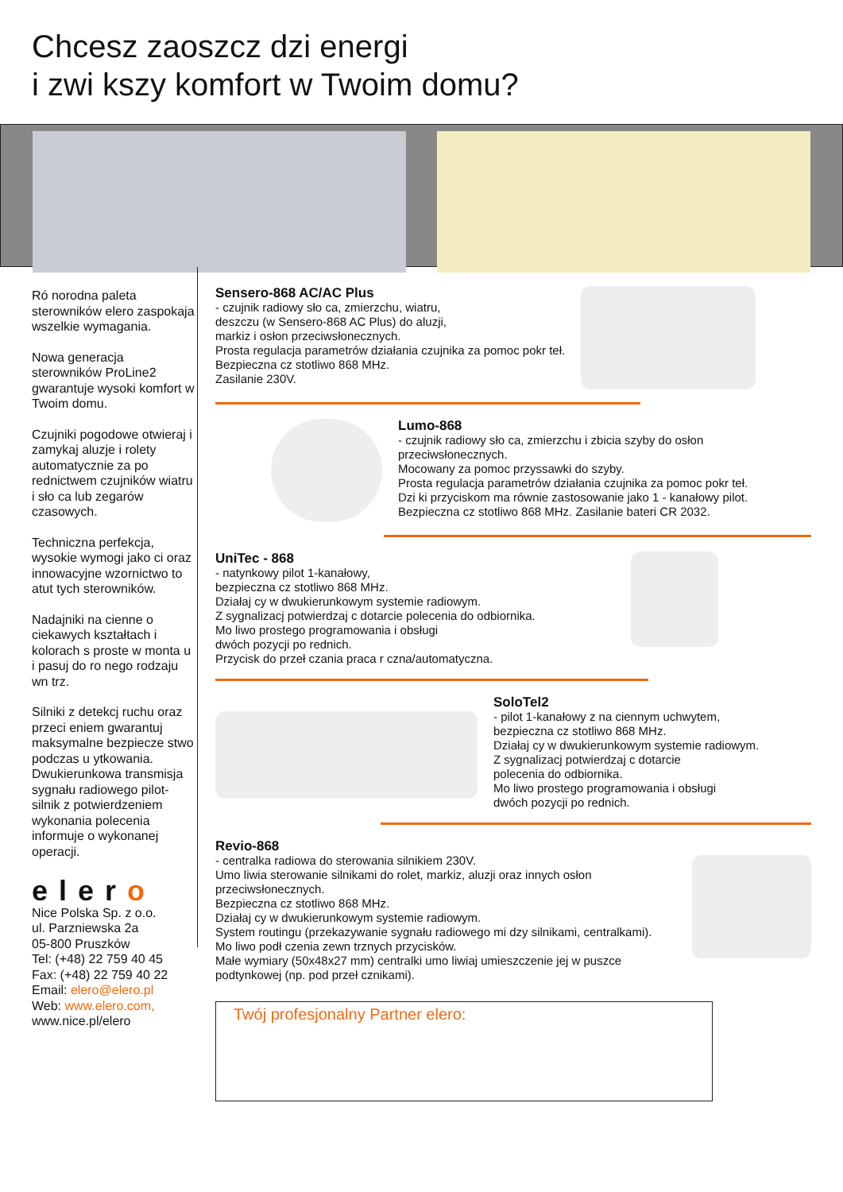Chcesz zaoszcz dzi energi
i zwi kszy komfort w Twoim domu?
Ró norodna paleta sterowników elero zaspokaja wszelkie wymagania.
Nowa generacja sterowników ProLine2 gwarantuje wysoki komfort w Twoim domu.
Czujniki pogodowe otwieraj i zamykaj aluzje i rolety automatycznie za po rednictwem czujników wiatru i sło ca lub zegarów czasowych.
Techniczna perfekcja, wysokie wymogi jako ci oraz innowacyjne wzornictwo to atut tych sterowników.
Nadajniki na cienne o ciekawych kształtach i kolorach s proste w monta u i pasuj do ro nego rodzaju wn trz.
Silniki z detekcj ruchu oraz przeci eniem gwarantuj maksymalne bezpiecze stwo podczas u ytkowania. Dwukierunkowa transmisja sygnału radiowego pilot-silnik z potwierdzeniem wykonania polecenia informuje o wykonanej operacji.
eler o
Nice Polska Sp. z o.o.
ul. Parzniewska 2a
05-800 Pruszków
Tel: (+48) 22 759 40 45
Fax: (+48) 22 759 40 22
Email: elero@elero.pl
Web: www.elero.com,
www.nice.pl/elero
Sensero-868 AC/AC Plus
- czujnik radiowy sło ca, zmierzchu, wiatru,
deszczu (w Sensero-868 AC Plus) do aluzji,
markiz i osłon przeciwsłonecznych.
Prosta regulacja parametrów działania czujnika za pomoc pokr teł.
Bezpieczna cz stotliwo 868 MHz.
Zasilanie 230V.
Lumo-868
- czujnik radiowy sło ca, zmierzchu i zbicia szyby do osłon przeciwsłonecznych.
Mocowany za pomoc przyssawki do szyby.
Prosta regulacja parametrów działania czujnika za pomoc pokr teł.
Dzi ki przyciskom ma równie zastosowanie jako 1 - kanałowy pilot.
Bezpieczna cz stotliwo 868 MHz. Zasilanie bateri CR 2032.
UniTec - 868
- natynkowy pilot 1-kanałowy,
bezpieczna cz stotliwo 868 MHz.
Działaj cy w dwukierunkowym systemie radiowym.
Z sygnalizacj potwierdzaj c dotarcie polecenia do odbiornika.
Mo liwo prostego programowania i obsługi
dwóch pozycji po rednich.
Przycisk do przeł czania praca r czna/automatyczna.
SoloTel2
- pilot 1-kanałowy z na ciennym uchwytem,
bezpieczna cz stotliwo 868 MHz.
Działaj cy w dwukierunkowym systemie radiowym.
Z sygnalizacj potwierdzaj c dotarcie
polecenia do odbiornika.
Mo liwo prostego programowania i obsługi
dwóch pozycji po rednich.
Revio-868
- centralka radiowa do sterowania silnikiem 230V.
Umo liwia sterowanie silnikami do rolet, markiz, aluzji oraz innych osłon przeciwsłonecznych.
Bezpieczna cz stotliwo 868 MHz.
Działaj cy w dwukierunkowym systemie radiowym.
System routingu (przekazywanie sygnału radiowego mi dzy silnikami, centralkami).
Mo liwo podł czenia zewn trznych przycisków.
Małe wymiary (50x48x27 mm) centralki umo liwiaj umieszczenie jej w puszce podtynkowej (np. pod przeł cznikami).
Twój profesjonalny Partner elero: